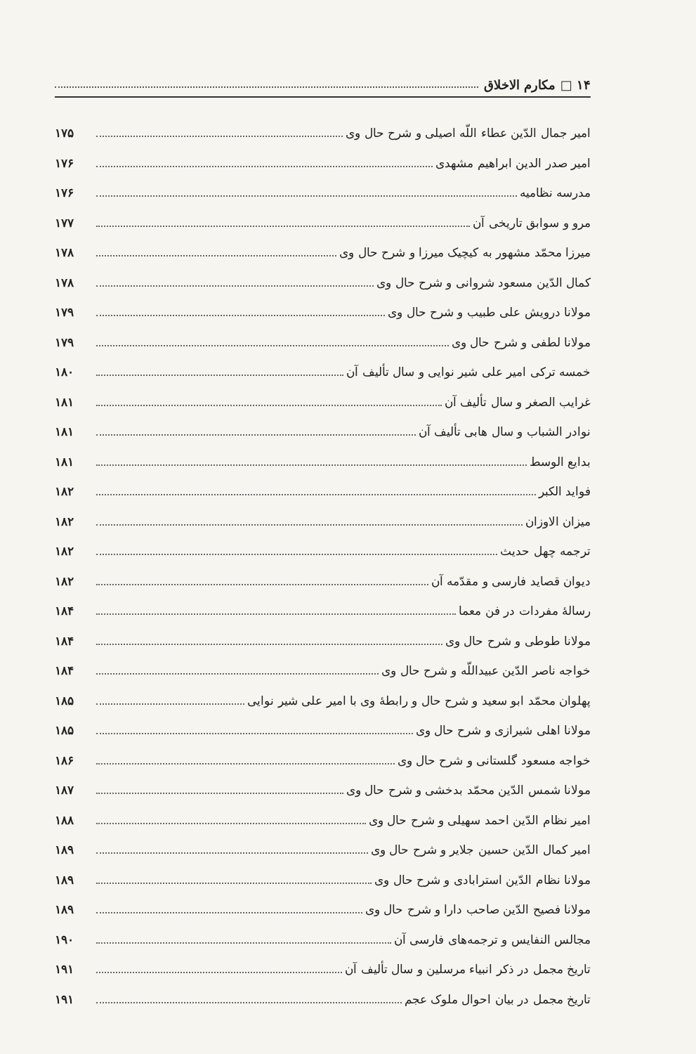۱۴ □ مکارم الاخلاق
امیر جمال الدّین عطاء اللّه اصیلی و شرح حال وی ۱۷۵
امیر صدر الدین ابراهیم مشهدی ۱۷۶
مدرسه نظامیه ۱۷۶
مرو و سوابق تاریخی آن ۱۷۷
میرزا محمّد مشهور به کیچیک میرزا و شرح حال وی ۱۷۸
کمال الدّین مسعود شروانی و شرح حال وی ۱۷۸
مولانا درویش علی طبیب و شرح حال وی ۱۷۹
مولانا لطفی و شرح حال وی ۱۷۹
خمسه ترکی امیر علی شیر نوایی و سال تألیف آن ۱۸۰
غرایب الصغر و سال تألیف آن ۱۸۱
نوادر الشباب و سال هابی تألیف آن ۱۸۱
بدایع الوسط ۱۸۱
فواید الکبر ۱۸۲
میزان الاوزان ۱۸۲
ترجمه چهل حدیث ۱۸۲
دیوان قصاید فارسی و مقدّمه آن ۱۸۲
رسالهٔ مفردات در فن معما ۱۸۴
مولانا طوطی و شرح حال وی ۱۸۴
خواجه ناصر الدّین عبیداللّه و شرح حال وی ۱۸۴
پهلوان محمّد ابو سعید و شرح حال و رابطهٔ وی با امیر علی شیر نوایی ۱۸۵
مولانا اهلی شیرازی و شرح حال وی ۱۸۵
خواجه مسعود گلستانی و شرح حال وی ۱۸۶
مولانا شمس الدّین محمّد بدخشی و شرح حال وی ۱۸۷
امیر نظام الدّین احمد سهیلی و شرح حال وی ۱۸۸
امیر کمال الدّین حسین جلایر و شرح حال وی ۱۸۹
مولانا نظام الدّین استرابادی و شرح حال وی ۱۸۹
مولانا فصیح الدّین صاحب دارا و شرح حال وی ۱۸۹
مجالس النفایس و ترجمه‌های فارسی آن ۱۹۰
تاریخ مجمل در ذکر انبیاء مرسلین و سال تألیف آن ۱۹۱
تاریخ مجمل در بیان احوال ملوک عجم ۱۹۱